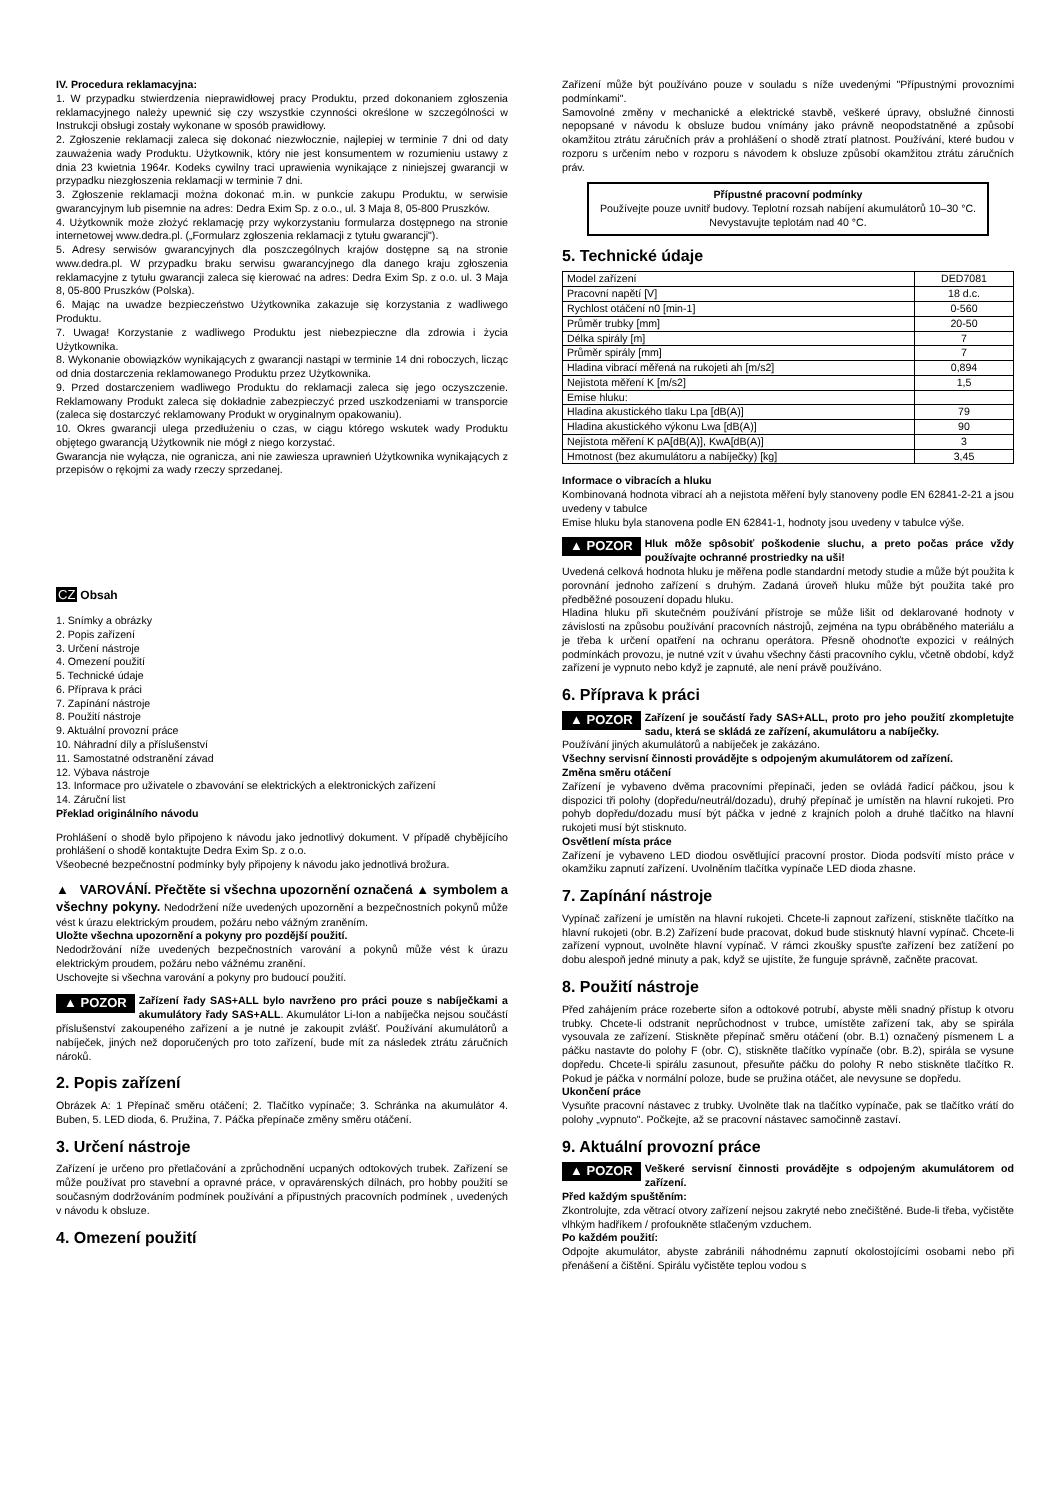IV. Procedura reklamacyjna:
1. W przypadku stwierdzenia nieprawidłowej pracy Produktu, przed dokonaniem zgłoszenia reklamacyjnego należy upewnić się czy wszystkie czynności określone w szczególności w Instrukcji obsługi zostały wykonane w sposób prawidłowy.
2. Zgłoszenie reklamacji zaleca się dokonać niezwłocznie, najlepiej w terminie 7 dni od daty zauważenia wady Produktu. Użytkownik, który nie jest konsumentem w rozumieniu ustawy z dnia 23 kwietnia 1964r. Kodeks cywilny traci uprawienia wynikające z niniejszej gwarancji w przypadku niezgłoszenia reklamacji w terminie 7 dni.
3. Zgłoszenie reklamacji można dokonać m.in. w punkcie zakupu Produktu, w serwisie gwarancyjnym lub pisemnie na adres: Dedra Exim Sp. z o.o., ul. 3 Maja 8, 05-800 Pruszków.
4. Użytkownik może złożyć reklamację przy wykorzystaniu formularza dostępnego na stronie internetowej www.dedra.pl. („Formularz zgłoszenia reklamacji z tytułu gwarancji").
5. Adresy serwisów gwarancyjnych dla poszczególnych krajów dostępne są na stronie www.dedra.pl. W przypadku braku serwisu gwarancyjnego dla danego kraju zgłoszenia reklamacyjne z tytułu gwarancji zaleca się kierować na adres: Dedra Exim Sp. z o.o. ul. 3 Maja 8, 05-800 Pruszków (Polska).
6. Mając na uwadze bezpieczeństwo Użytkownika zakazuje się korzystania z wadliwego Produktu.
7. Uwaga! Korzystanie z wadliwego Produktu jest niebezpieczne dla zdrowia i życia Użytkownika.
8. Wykonanie obowiązków wynikających z gwarancji nastąpi w terminie 14 dni roboczych, licząc od dnia dostarczenia reklamowanego Produktu przez Użytkownika.
9. Przed dostarczeniem wadliwego Produktu do reklamacji zaleca się jego oczyszczenie. Reklamowany Produkt zaleca się dokładnie zabezpieczyć przed uszkodzeniami w transporcie (zaleca się dostarczyć reklamowany Produkt w oryginalnym opakowaniu).
10. Okres gwarancji ulega przedłużeniu o czas, w ciągu którego wskutek wady Produktu objętego gwarancją Użytkownik nie mógł z niego korzystać.
Gwarancja nie wyłącza, nie ogranicza, ani nie zawiesza uprawnień Użytkownika wynikających z przepisów o rękojmi za wady rzeczy sprzedanej.
CZ Obsah
1. Snímky a obrázky
2. Popis zařízení
3. Určení nástroje
4. Omezení použití
5. Technické údaje
6. Příprava k práci
7. Zapínání nástroje
8. Použití nástroje
9. Aktuální provozní práce
10. Náhradní díly a příslušenství
11. Samostatné odstranění závad
12. Výbava nástroje
13. Informace pro uživatele o zbavování se elektrických a elektronických zařízení
14. Záruční list
Překlad originálního návodu
Prohlášení o shodě bylo připojeno k návodu jako jednotlivý dokument. V případě chybějícího prohlášení o shodě kontaktujte Dedra Exim Sp. z o.o.
Všeobecné bezpečnostní podmínky byly připojeny k návodu jako jednotlivá brožura.
▲ VAROVÁNÍ. Přečtěte si všechna upozornění označená ▲ symbolem a všechny pokyny. Nedodržení níže uvedených upozornění a bezpečnostních pokynů může vést k úrazu elektrickým proudem, požáru nebo vážným zraněním.
Uložte všechna upozornění a pokyny pro pozdější použití.
Nedodržování níže uvedených bezpečnostních varování a pokynů může vést k úrazu elektrickým proudem, požáru nebo vážnému zranění.
Uschovejte si všechna varování a pokyny pro budoucí použití.
▲ POZOR Zařízení řady SAS+ALL bylo navrženo pro práci pouze s nabíječkami a akumulátory řady SAS+ALL. Akumulátor Li-Ion a nabíječka nejsou součástí příslušenství zakoupeného zařízení a je nutné je zakoupit zvlášť. Používání akumulátorů a nabíječek, jiných než doporučených pro toto zařízení, bude mít za následek ztrátu záručních nároků.
2. Popis zařízení
Obrázek A: 1 Přepínač směru otáčení; 2. Tlačítko vypínače; 3. Schránka na akumulátor 4. Buben, 5. LED dioda, 6. Pružina, 7. Páčka přepínače změny směru otáčení.
3. Určení nástroje
Zařízení je určeno pro přetlačování a zprůchodnění ucpaných odtokových trubek. Zařízení se může používat pro stavební a opravné práce, v opravárenských dílnách, pro hobby použití se současným dodržováním podmínek používání a přípustných pracovních podmínek , uvedených v návodu k obsluze.
4. Omezení použití
Zařízení může být používáno pouze v souladu s níže uvedenými "Přípustnými provozními podmínkami".
Samovolné změny v mechanické a elektrické stavbě, veškeré úpravy, obslužné činnosti nepopsané v návodu k obsluze budou vnímány jako právně neopodstatněné a způsobí okamžitou ztrátu záručních práv a prohlášení o shodě ztratí platnost. Používání, které budou v rozporu s určením nebo v rozporu s návodem k obsluze způsobí okamžitou ztrátu záručních práv.
Přípustné pracovní podmínky
Používejte pouze uvnitř budovy. Teplotní rozsah nabíjení akumulátorů 10–30 °C. Nevystavujte teplotám nad 40 °C.
5. Technické údaje
| Model zařízení | DED7081 |
| Pracovní napětí [V] | 18 d.c. |
| Rychlost otáčení n0 [min-1] | 0-560 |
| Průměr trubky [mm] | 20-50 |
| Délka spirály [m] | 7 |
| Průměr spirály [mm] | 7 |
| Hladina vibrací měřená na rukojeti ah [m/s2] | 0,894 |
| Nejistota měření K [m/s2] | 1,5 |
| Emise hluku: | |
| Hladina akustického tlaku Lpa [dB(A)] | 79 |
| Hladina akustického výkonu Lwa [dB(A)] | 90 |
| Nejistota měření K pA[dB(A)], KwA[dB(A)] | 3 |
| Hmotnost (bez akumulátoru a nabíječky) [kg] | 3,45 |
Informace o vibracích a hluku
Kombinovaná hodnota vibrací ah a nejistota měření byly stanoveny podle EN 62841-2-21 a jsou uvedeny v tabulce
Emise hluku byla stanovena podle EN 62841-1, hodnoty jsou uvedeny v tabulce výše.
▲ POZOR Hluk môže spôsobiť poškodenie sluchu, a preto počas práce vždy používajte ochranné prostriedky na uši!
Uvedená celková hodnota hluku je měřena podle standardní metody studie a může být použita k porovnání jednoho zařízení s druhým. Zadaná úroveň hluku může být použita také pro předběžné posouzení dopadu hluku.
Hladina hluku při skutečném používání přístroje se může lišit od deklarované hodnoty v závislosti na způsobu používání pracovních nástrojů, zejména na typu obráběného materiálu a je třeba k určení opatření na ochranu operátora. Přesně ohodnoťte expozici v reálných podmínkách provozu, je nutné vzít v úvahu všechny části pracovního cyklu, včetně období, když zařízení je vypnuto nebo když je zapnuté, ale není právě používáno.
6. Příprava k práci
▲ POZOR Zařízení je součástí řady SAS+ALL, proto pro jeho použití zkompletujte sadu, která se skládá ze zařízení, akumulátoru a nabíječky.
Používání jiných akumulátorů a nabíječek je zakázáno.
Všechny servisní činnosti provádějte s odpojeným akumulátorem od zařízení.
Změna směru otáčení
Zařízení je vybaveno dvěma pracovními přepínači, jeden se ovládá řadicí páčkou, jsou k dispozici tři polohy (dopředu/neutrál/dozadu), druhý přepínač je umístěn na hlavní rukojeti. Pro pohyb dopředu/dozadu musí být páčka v jedné z krajních poloh a druhé tlačítko na hlavní rukojeti musí být stisknuto.
Osvětlení místa práce
Zařízení je vybaveno LED diodou osvětlující pracovní prostor. Dioda podsvítí místo práce v okamžiku zapnutí zařízení. Uvolněním tlačítka vypínače LED dioda zhasne.
7. Zapínání nástroje
Vypínač zařízení je umístěn na hlavní rukojeti. Chcete-li zapnout zařízení, stiskněte tlačítko na hlavní rukojeti (obr. B.2) Zařízení bude pracovat, dokud bude stisknutý hlavní vypínač. Chcete-li zařízení vypnout, uvolněte hlavní vypínač. V rámci zkoušky spusťte zařízení bez zatížení po dobu alespoň jedné minuty a pak, když se ujistíte, že funguje správně, začněte pracovat.
8. Použití nástroje
Před zahájením práce rozeberte sifon a odtokové potrubí, abyste měli snadný přístup k otvoru trubky. Chcete-li odstranit neprůchodnost v trubce, umístěte zařízení tak, aby se spirála vysouvala ze zařízení. Stiskněte přepínač směru otáčení (obr. B.1) označený písmenem L a páčku nastavte do polohy F (obr. C), stiskněte tlačítko vypínače (obr. B.2), spirála se vysune dopředu. Chcete-li spirálu zasunout, přesuňte páčku do polohy R nebo stiskněte tlačítko R. Pokud je páčka v normální poloze, bude se pružina otáčet, ale nevysune se dopředu.
Ukončení práce
Vysuňte pracovní nástavec z trubky. Uvolněte tlak na tlačítko vypínače, pak se tlačítko vrátí do polohy „vypnuto". Počkejte, až se pracovní nástavec samočinně zastaví.
9. Aktuální provozní práce
▲ POZOR Veškeré servisní činnosti provádějte s odpojeným akumulátorem od zařízení.
Před každým spuštěním:
Zkontrolujte, zda větrací otvory zařízení nejsou zakryté nebo znečištěné. Bude-li třeba, vyčistěte vlhkým hadříkem / profoukněte stlačeným vzduchem.
Po každém použití:
Odpojte akumulátor, abyste zabránili náhodnému zapnutí okolostojícími osobami nebo při přenášení a čištění. Spirálu vyčistěte teplou vodou s